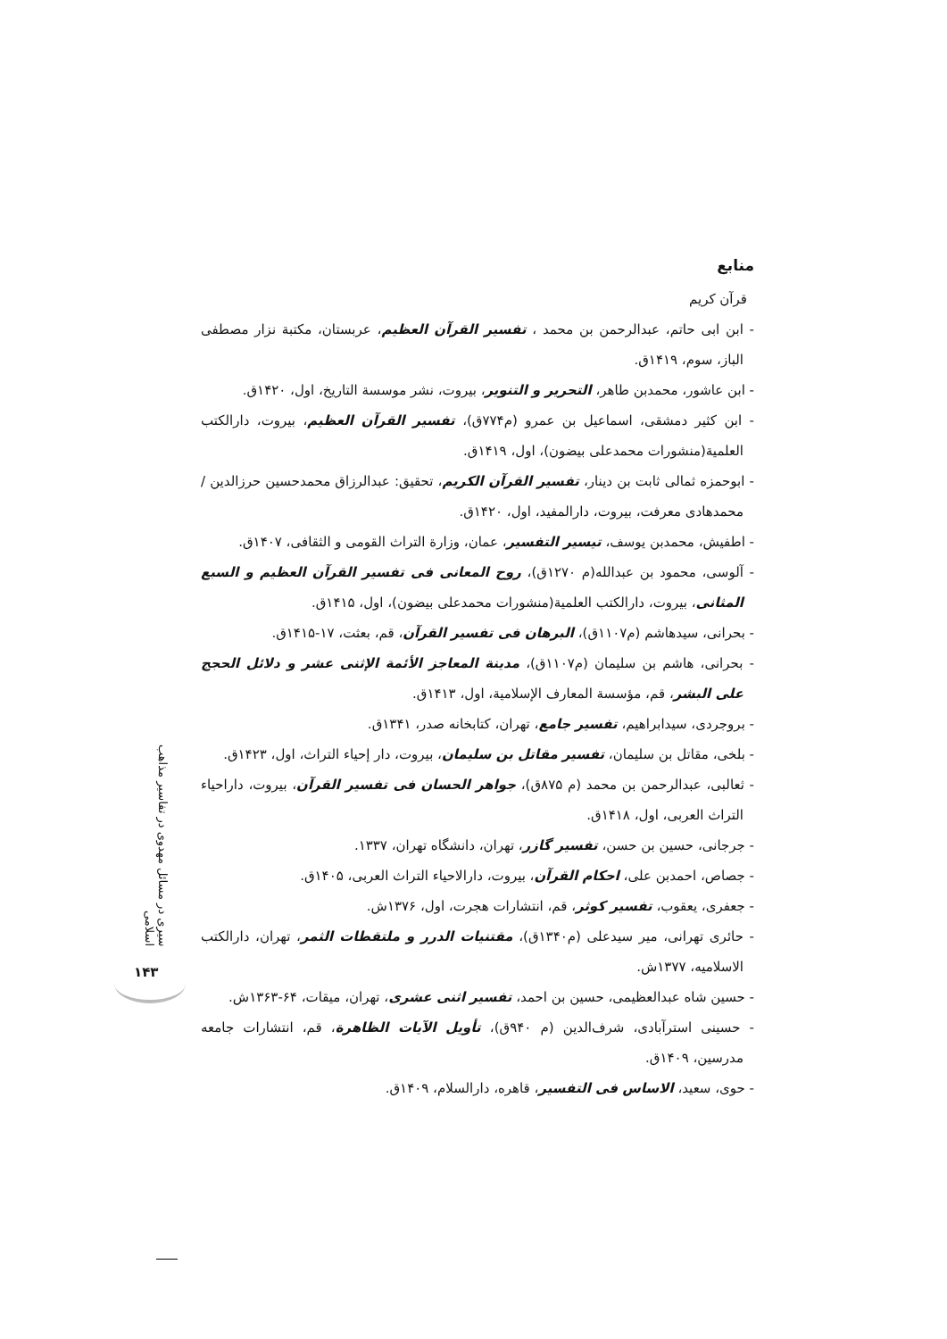منابع
قرآن کریم
- ابن ابی حاتم، عبدالرحمن بن محمد ، تفسیر القرآن العظیم، عربستان، مکتبة نزار مصطفی الباز، سوم، ۱۴۱۹ق.
- ابن عاشور، محمدبن طاهر، التحریر و التنویر، بیروت، نشر موسسة التاریخ، اول، ۱۴۲۰ق.
- ابن کثیر دمشقی، اسماعیل بن عمرو (م۷۷۴ق)، تفسیر القرآن العظیم، بیروت، دارالکتب العلمیة(منشورات محمدعلی بیضون)، اول، ۱۴۱۹ق.
- ابوحمزه ثمالی ثابت بن دینار، تفسیر القرآن الکریم، تحقیق: عبدالرزاق محمدحسین حرزالدین / محمدهادی معرفت، بیروت، دارالمفید، اول، ۱۴۲۰ق.
- اطفیش، محمدبن یوسف، تیسیر التفسیر، عمان، وزارة التراث القومی و الثقافی، ۱۴۰۷ق.
- آلوسی، محمود بن عبدالله(م ۱۲۷۰ق)، روح المعانی فی تفسیر القرآن العظیم و السبع المثانی، بیروت، دارالکتب العلمیة(منشورات محمدعلی بیضون)، اول، ۱۴۱۵ق.
- بحرانی، سیدهاشم (م۱۱۰۷ق)، البرهان فی تفسیر القرآن، قم، بعثت، ۱۷-۱۴۱۵ق.
- بحرانی، هاشم بن سلیمان (م۱۱۰۷ق)، مدینة المعاجز الأئمة الإثنی عشر و دلائل الحجج علی البشر، قم، مؤسسة المعارف الإسلامیة، اول، ۱۴۱۳ق.
- بروجردی، سیدابراهیم، تفسیر جامع، تهران، کتابخانه صدر، ۱۳۴۱ق.
- بلخی، مقاتل بن سلیمان، تفسیر مقاتل بن سلیمان، بیروت، دار إحیاء التراث، اول، ۱۴۲۳ق.
- ثعالبی، عبدالرحمن بن محمد (م ۸۷۵ق)، جواهر الحسان فی تفسیر القرآن، بیروت، داراحیاء التراث العربی، اول، ۱۴۱۸ق.
- جرجانی، حسین بن حسن، تفسیر گازر، تهران، دانشگاه تهران، ۱۳۳۷.
- جصاص، احمدبن علی، احکام القرآن، بیروت، دارالاحیاء التراث العربی، ۱۴۰۵ق.
- جعفری، یعقوب، تفسیر کوثر، قم، انتشارات هجرت، اول، ۱۳۷۶ش.
- حائری تهرانی، میر سیدعلی (م۱۳۴۰ق)، مقتنیات الدرر و ملتقطات الثمر، تهران، دارالکتب الاسلامیه، ۱۳۷۷ش.
- حسین شاه عبدالعظیمی، حسین بن احمد، تفسیر اثنی عشری، تهران، میقات، ۶۴-۱۳۶۳ش.
- حسینی استرآبادی، شرف‌الدین (م ۹۴۰ق)، تأویل الآیات الظاهرة، قم، انتشارات جامعه مدرسین، ۱۴۰۹ق.
- حوی، سعید، الاساس فی التفسیر، قاهره، دارالسلام، ۱۴۰۹ق.
سیری در مسائل مهدوی در تفاسیر مذاهب اسلامی
۱۴۳